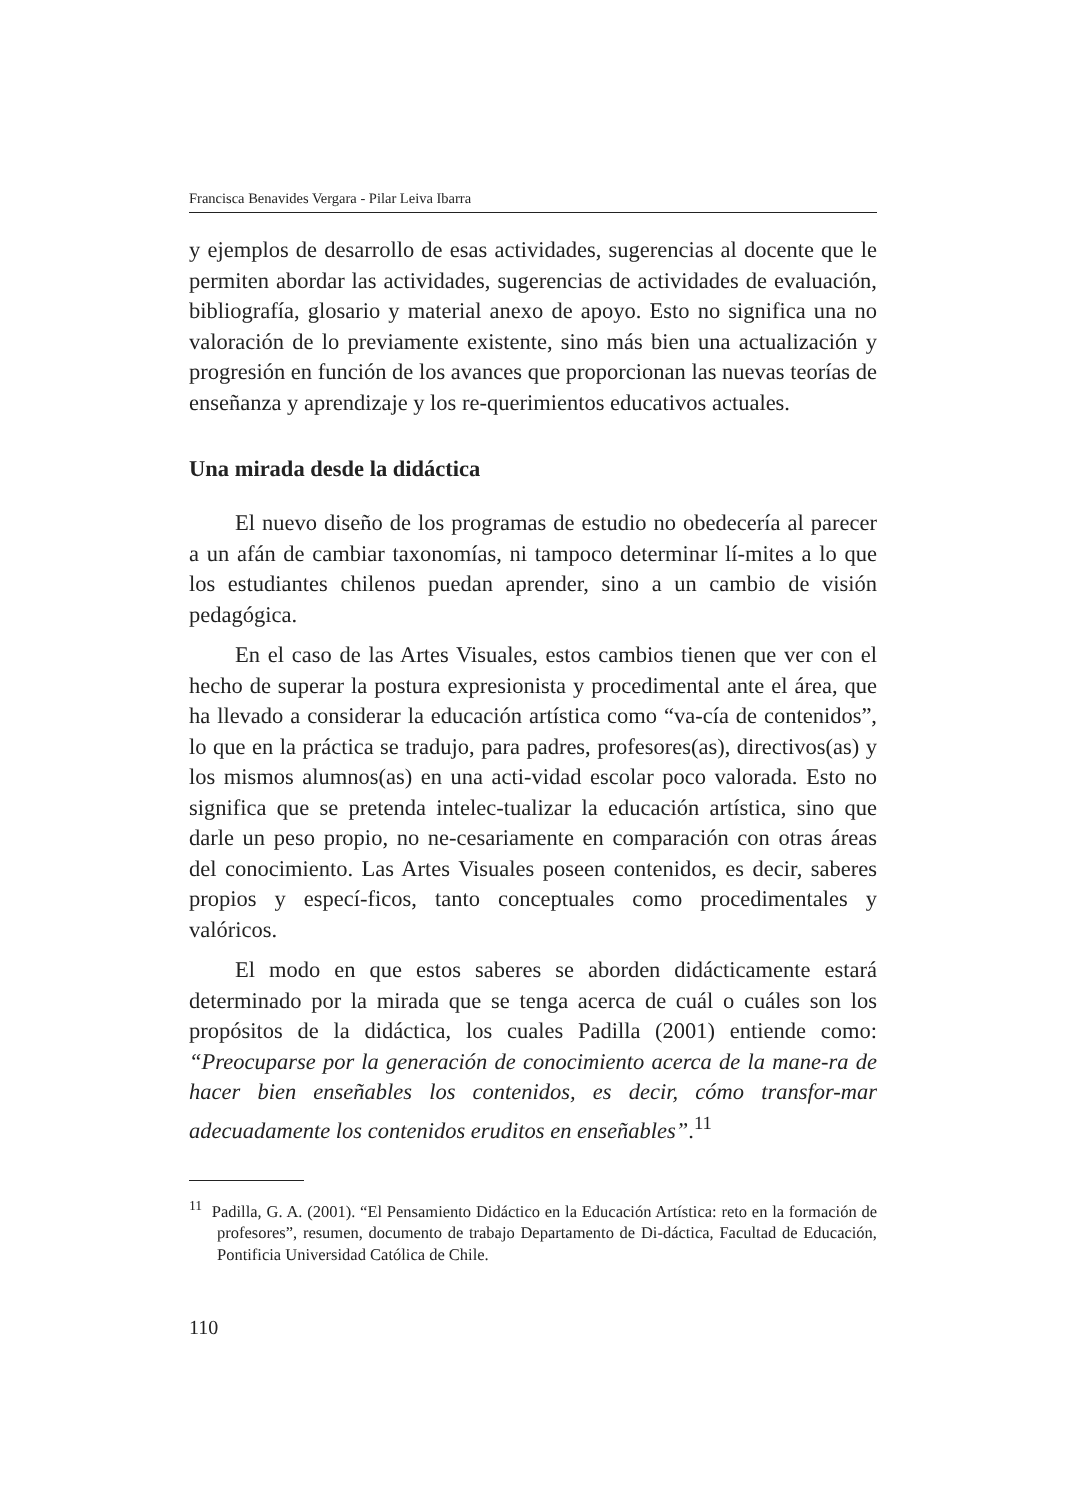Francisca Benavides Vergara - Pilar Leiva Ibarra
y ejemplos de desarrollo de esas actividades, sugerencias al docente que le permiten abordar las actividades, sugerencias de actividades de evaluación, bibliografía, glosario y material anexo de apoyo. Esto no significa una no valoración de lo previamente existente, sino más bien una actualización y progresión en función de los avances que proporcionan las nuevas teorías de enseñanza y aprendizaje y los re-querimientos educativos actuales.
Una mirada desde la didáctica
El nuevo diseño de los programas de estudio no obedecería al parecer a un afán de cambiar taxonomías, ni tampoco determinar lí-mites a lo que los estudiantes chilenos puedan aprender, sino a un cambio de visión pedagógica.
En el caso de las Artes Visuales, estos cambios tienen que ver con el hecho de superar la postura expresionista y procedimental ante el área, que ha llevado a considerar la educación artística como “va-cía de contenidos”, lo que en la práctica se tradujo, para padres, profesores(as), directivos(as) y los mismos alumnos(as) en una acti-vidad escolar poco valorada. Esto no significa que se pretenda intelec-tualizar la educación artística, sino que darle un peso propio, no ne-cesariamente en comparación con otras áreas del conocimiento. Las Artes Visuales poseen contenidos, es decir, saberes propios y especí-ficos, tanto conceptuales como procedimentales y valóricos.
El modo en que estos saberes se aborden didácticamente estará determinado por la mirada que se tenga acerca de cuál o cuáles son los propósitos de la didáctica, los cuales Padilla (2001) entiende como: “Preocuparse por la generación de conocimiento acerca de la mane-ra de hacer bien enseñables los contenidos, es decir, cómo transfor-mar adecuadamente los contenidos eruditos en enseñables”.<sup>11</sup>
<sup>11</sup> Padilla, G. A. (2001). “El Pensamiento Didáctico en la Educación Artística: reto en la formación de profesores”, resumen, documento de trabajo Departamento de Di-dáctica, Facultad de Educación, Pontificia Universidad Católica de Chile.
110